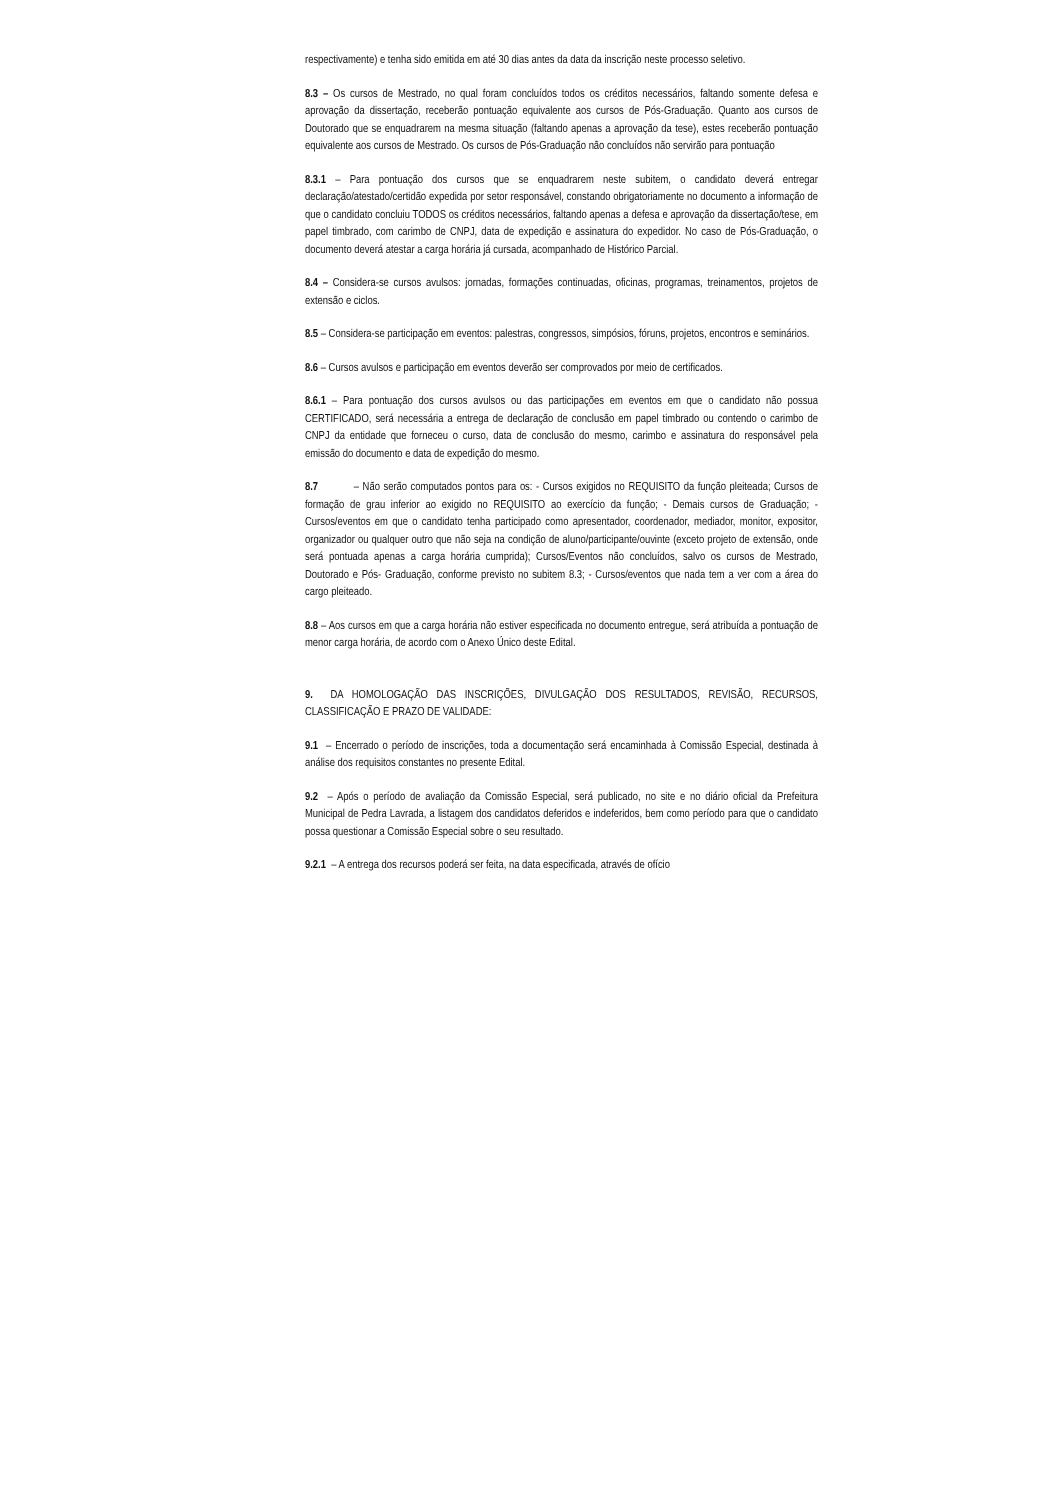respectivamente) e tenha sido emitida em até 30 dias antes da data da inscrição neste processo seletivo.
8.3 – Os cursos de Mestrado, no qual foram concluídos todos os créditos necessários, faltando somente defesa e aprovação da dissertação, receberão pontuação equivalente aos cursos de Pós-Graduação. Quanto aos cursos de Doutorado que se enquadrarem na mesma situação (faltando apenas a aprovação da tese), estes receberão pontuação equivalente aos cursos de Mestrado. Os cursos de Pós-Graduação não concluídos não servirão para pontuação
8.3.1 – Para pontuação dos cursos que se enquadrarem neste subitem, o candidato deverá entregar declaração/atestado/certidão expedida por setor responsável, constando obrigatoriamente no documento a informação de que o candidato concluiu TODOS os créditos necessários, faltando apenas a defesa e aprovação da dissertação/tese, em papel timbrado, com carimbo de CNPJ, data de expedição e assinatura do expedidor. No caso de Pós-Graduação, o documento deverá atestar a carga horária já cursada, acompanhado de Histórico Parcial.
8.4 – Considera-se cursos avulsos: jornadas, formações continuadas, oficinas, programas, treinamentos, projetos de extensão e ciclos.
8.5 – Considera-se participação em eventos: palestras, congressos, simpósios, fóruns, projetos, encontros e seminários.
8.6 – Cursos avulsos e participação em eventos deverão ser comprovados por meio de certificados.
8.6.1 – Para pontuação dos cursos avulsos ou das participações em eventos em que o candidato não possua CERTIFICADO, será necessária a entrega de declaração de conclusão em papel timbrado ou contendo o carimbo de CNPJ da entidade que forneceu o curso, data de conclusão do mesmo, carimbo e assinatura do responsável pela emissão do documento e data de expedição do mesmo.
8.7 – Não serão computados pontos para os: - Cursos exigidos no REQUISITO da função pleiteada; Cursos de formação de grau inferior ao exigido no REQUISITO ao exercício da função; - Demais cursos de Graduação; - Cursos/eventos em que o candidato tenha participado como apresentador, coordenador, mediador, monitor, expositor, organizador ou qualquer outro que não seja na condição de aluno/participante/ouvinte (exceto projeto de extensão, onde será pontuada apenas a carga horária cumprida); Cursos/Eventos não concluídos, salvo os cursos de Mestrado, Doutorado e Pós- Graduação, conforme previsto no subitem 8.3; - Cursos/eventos que nada tem a ver com a área do cargo pleiteado.
8.8 – Aos cursos em que a carga horária não estiver especificada no documento entregue, será atribuída a pontuação de menor carga horária, de acordo com o Anexo Único deste Edital.
9. DA HOMOLOGAÇÃO DAS INSCRIÇÕES, DIVULGAÇÃO DOS RESULTADOS, REVISÃO, RECURSOS, CLASSIFICAÇÃO E PRAZO DE VALIDADE:
9.1 – Encerrado o período de inscrições, toda a documentação será encaminhada à Comissão Especial, destinada à análise dos requisitos constantes no presente Edital.
9.2 – Após o período de avaliação da Comissão Especial, será publicado, no site e no diário oficial da Prefeitura Municipal de Pedra Lavrada, a listagem dos candidatos deferidos e indeferidos, bem como período para que o candidato possa questionar a Comissão Especial sobre o seu resultado.
9.2.1 – A entrega dos recursos poderá ser feita, na data especificada, através de ofício